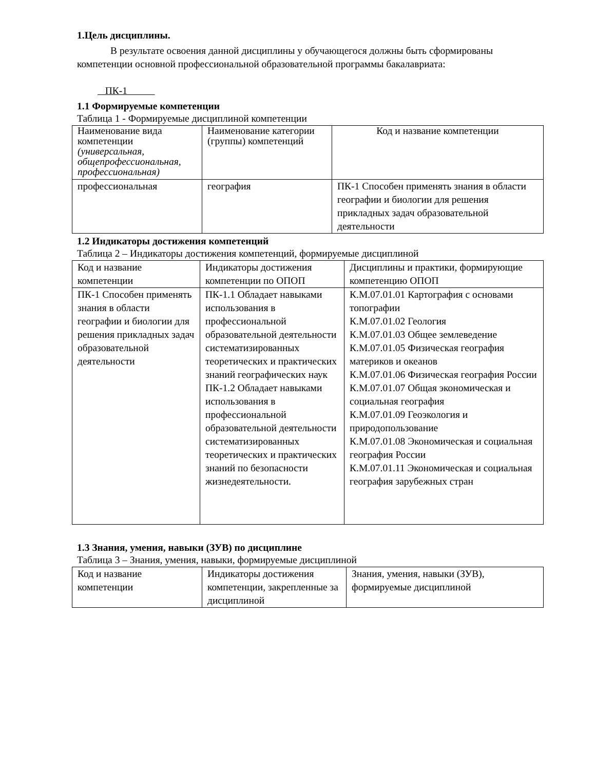1.Цель дисциплины.
В результате освоения данной дисциплины у обучающегося должны быть сформированы компетенции основной профессиональной образовательной программы бакалавриата:
ПК-1
1.1 Формируемые компетенции
Таблица 1 - Формируемые дисциплиной компетенции
| Наименование вида компетенции (универсальная, общепрофессиональная, профессиональная) | Наименование категории (группы) компетенций | Код и название компетенции |
| профессиональная | география | ПК-1 Способен применять знания в области географии и биологии для решения прикладных задач образовательной деятельности |
1.2 Индикаторы достижения компетенций
Таблица 2 – Индикаторы достижения компетенций, формируемые дисциплиной
| Код и название компетенции | Индикаторы достижения компетенции по ОПОП | Дисциплины и практики, формирующие компетенцию ОПОП |
| ПК-1 Способен применять знания в области географии и биологии для решения прикладных задач образовательной деятельности | ПК-1.1 Обладает навыками использования в профессиональной образовательной деятельности систематизированных теоретических и практических знаний географических наук ПК-1.2 Обладает навыками использования в профессиональной образовательной деятельности систематизированных теоретических и практических знаний по безопасности жизнедеятельности. | К.М.07.01.01 Картография с основами топографии К.М.07.01.02 Геология К.М.07.01.03 Общее землеведение К.М.07.01.05 Физическая география материков и океанов К.М.07.01.06 Физическая география России К.М.07.01.07 Общая экономическая и социальная география К.М.07.01.09 Геоэкология и природопользование К.М.07.01.08 Экономическая и социальная география России К.М.07.01.11 Экономическая и социальная география зарубежных стран |
1.3 Знания, умения, навыки (ЗУВ) по дисциплине
Таблица 3 – Знания, умения, навыки, формируемые дисциплиной
| Код и название компетенции | Индикаторы достижения компетенции, закрепленные за дисциплиной | Знания, умения, навыки (ЗУВ), формируемые дисциплиной |